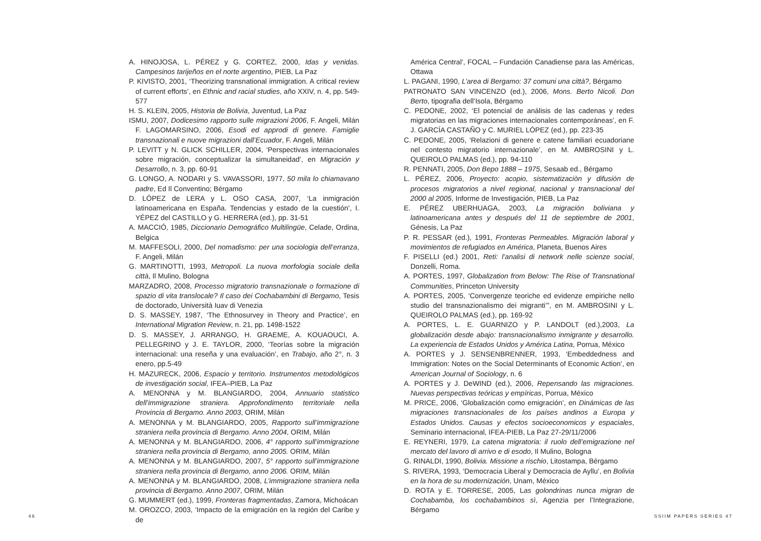A. HINOJOSA, L. PÉREZ y G. CORTEZ, 2000, Idas y venidas. Campesinos tarijeños en el norte argentino, PIEB, La Paz
P. KIVISTO, 2001, ‘Theorizing transnational immigration. A critical review of current efforts’, en Ethnic and racial studies, año XXIV, n. 4, pp. 549-577
H. S. KLEIN, 2005, Historia de Bolivia, Juventud, La Paz
ISMU, 2007, Dodicesimo rapporto sulle migrazioni 2006, F. Angeli, Milán F. LAGOMARSINO, 2006, Esodi ed approdi di genere. Famiglie transnazionali e nuove migrazioni dall’Ecuador, F. Angeli, Milán
P. LEVITT y N. GLICK SCHILLER, 2004, ‘Perspectivas internacionales sobre migración, conceptualizar la simultaneidad’, en Migración y Desarrollo, n. 3, pp. 60-91
G. LONGO, A. NODARI y S. VAVASSORI, 1977, 50 mila lo chiamavano padre, Ed Il Conventino; Bérgamo
D. LÓPEZ de LERA y L. OSO CASA, 2007, ‘La inmigración latinoamericana en España. Tendencias y estado de la cuestión’, I. YÉPEZ del CASTILLO y G. HERRERA (ed.), pp. 31-51
A. MACCIÓ, 1985, Diccionario Demográfico Multilingüe, Celade, Ordina, Belgica
M. MAFFESOLI, 2000, Del nomadismo: per una sociologia dell’erranza, F. Angeli, Milán
G. MARTINOTTI, 1993, Metropoli. La nuova morfologia sociale della città, Il Mulino, Bologna
MARZADRO, 2008, Processo migratorio transnazionale o formazione di spazio di vita translocale? Il caso dei Cochabambini di Bergamo, Tesis de doctorado, Università Iuav di Venezia
D. S. MASSEY, 1987, ‘The Ethnosurvey in Theory and Practice’, en International Migration Review, n. 21, pp. 1498-1522
D. S. MASSEY, J. ARRANGO, H. GRAEME, A. KOUAOUCI, A. PELLEGRINO y J. E. TAYLOR, 2000, ‘Teorías sobre la migración internacional: una reseña y una evaluación’, en Trabajo, año 2°, n. 3 enero, pp.5-49
H. MAZURECK, 2006, Espacio y territorio. Instrumentos metodológicos de investigación social, IFEA–PIEB, La Paz
A. MENONNA y M. BLANGIARDO, 2004, Annuario statistico dell’immigrazione straniera. Approfondimento territoriale nella Provincia di Bergamo. Anno 2003, ORIM, Milán
A. MENONNA y M. BLANGIARDO, 2005, Rapporto sull’immigrazione straniera nella provincia di Bergamo. Anno 2004, ORIM, Milán
A. MENONNA y M. BLANGIARDO, 2006, 4° rapporto sull’immigrazione straniera nella provincia di Bergamo, anno 2005. ORIM, Milán
A. MENONNA y M. BLANGIARDO, 2007, 5° rapporto sull’immigrazione straniera nella provincia di Bergamo, anno 2006. ORIM, Milán
A. MENONNA y M. BLANGIARDO, 2008, L’immigrazione straniera nella provincia di Bergamo. Anno 2007, ORIM, Milán
G. MUMMERT (ed.), 1999, Fronteras fragmentadas, Zamora, Michoácan
M. OROZCO, 2003, ‘Impacto de la emigración en la región del Caribe y de
América Central’, FOCAL – Fundación Canadiense para las Américas, Ottawa
L. PAGANI, 1990, L’area di Bergamo: 37 comuni una città?, Bérgamo
PATRONATO SAN VINCENZO (ed.), 2006, Mons. Berto Nicoli. Don Berto, tipografia dell’Isola, Bérgamo
C. PEDONE, 2002, ‘El potencial de análisis de las cadenas y redes migratorias en las migraciones internacionales contemporáneas’, en F. J. GARCÍA CASTAÑO y C. MURIEL LÓPEZ (ed.), pp. 223-35
C. PEDONE, 2005, ‘Relazioni di genere e catene familiari ecuadoriane nel contesto migratorio internazionale’, en M. AMBROSINI y L. QUEIROLO PALMAS (ed.), pp. 94-110
R. PENNATI, 2005, Don Bepo 1888 – 1975, Sesaab ed., Bérgamo
L. PÉREZ, 2006, Proyecto: acopio, sistematizaciòn y difusión de procesos migratorios a nivel regional, nacional y transnacional del 2000 al 2005, Informe de Investigación, PIEB, La Paz
E. PÉREZ UBERHUAGA, 2003, La migración boliviana y latinoamericana antes y después del 11 de septiembre de 2001, Génesis, La Paz
P. R. PESSAR (ed.), 1991, Fronteras Permeables. Migración laboral y movimientos de refugiados en América, Planeta, Buenos Aires
F. PISELLI (ed.) 2001, Reti: l’analisi di network nelle scienze social, Donzelli, Roma.
A. PORTES, 1997, Globalization from Below: The Rise of Transnational Communities, Princeton University
A. PORTES, 2005, ‘Convergenze teoriche ed evidenze empiriche nello studio del transnazionalismo dei migranti’”, en M. AMBROSINI y L. QUEIROLO PALMAS (ed.), pp. 169-92
A. PORTES, L. E. GUARNIZO y P. LANDOLT (ed.),2003, La globalización desde abajo: transnacionalismo inmigrante y desarrollo. La experiencia de Estados Unidos y América Latina, Porrua, México
A. PORTES y J. SENSENBRENNER, 1993, ‘Embeddedness and Immigration: Notes on the Social Determinants of Economic Action’, en American Journal of Sociology, n. 6
A. PORTES y J. DeWIND (ed.), 2006, Repensando las migraciones. Nuevas perspectivas teóricas y empíricas, Porrua, México
M. PRICE, 2006, ‘Globalización como emigración’, en Dinámicas de las migraciones transnacionales de los países andinos a Europa y Estados Unidos. Causas y efectos socioeconomicos y espaciales, Seminario internacional, IFEA-PIEB, La Paz 27-29/11/2006
E. REYNERI, 1979, La catena migratoria: il ruolo dell’emigrazione nel mercato del lavoro di arrivo e di esodo, Il Mulino, Bologna
G. RINALDI, 1990, Bolivia. Missione a rischio, Litostampa, Bérgamo
S. RIVERA, 1993, ‘Democracia Liberal y Democracia de Ayllu’, en Bolivia en la hora de su modernización, Unam, México
D. ROTA y E. TORRESE, 2005, Las golondrinas nunca migran de Cochabamba, los cochabambinos sì, Agenzia per l’Integrazione, Bérgamo
46 SSIIM PAPERS SERIES 47